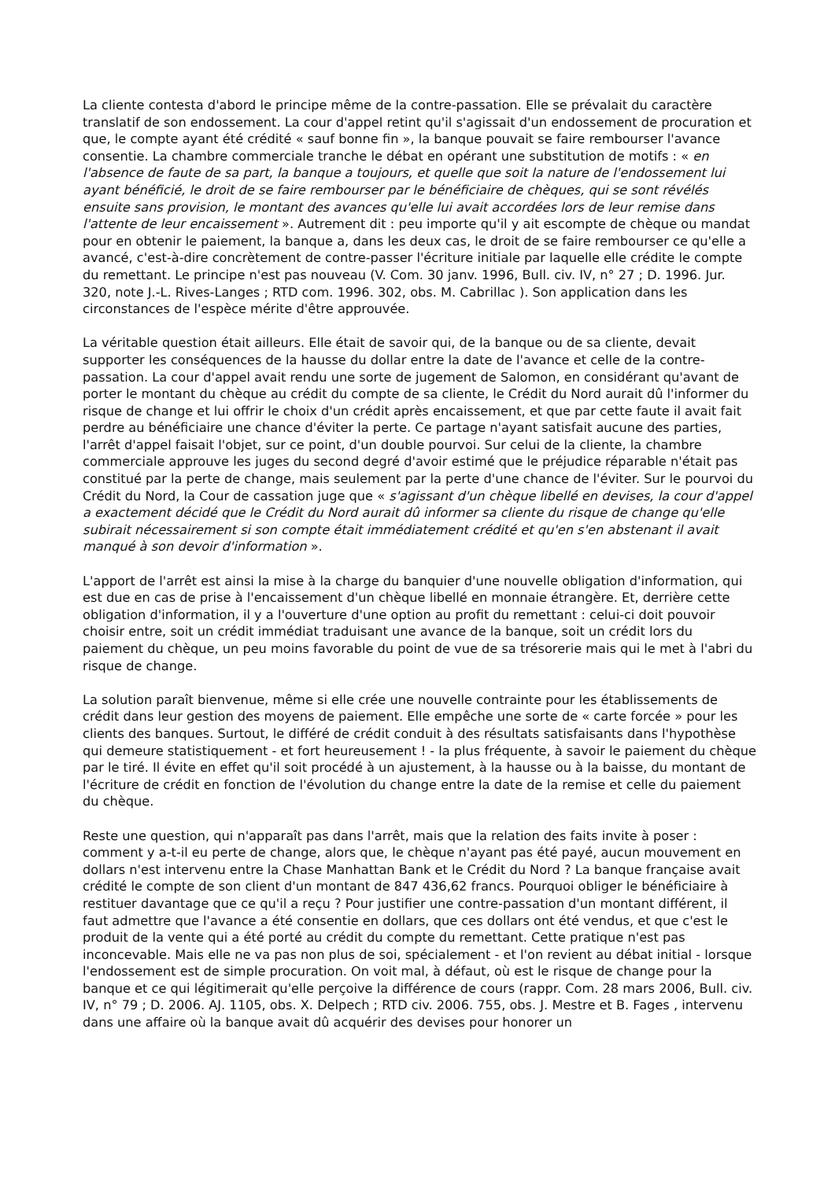La cliente contesta d'abord le principe même de la contre-passation. Elle se prévalait du caractère translatif de son endossement. La cour d'appel retint qu'il s'agissait d'un endossement de procuration et que, le compte ayant été crédité « sauf bonne fin », la banque pouvait se faire rembourser l'avance consentie. La chambre commerciale tranche le débat en opérant une substitution de motifs : « en l'absence de faute de sa part, la banque a toujours, et quelle que soit la nature de l'endossement lui ayant bénéficié, le droit de se faire rembourser par le bénéficiaire de chèques, qui se sont révélés ensuite sans provision, le montant des avances qu'elle lui avait accordées lors de leur remise dans l'attente de leur encaissement ». Autrement dit : peu importe qu'il y ait escompte de chèque ou mandat pour en obtenir le paiement, la banque a, dans les deux cas, le droit de se faire rembourser ce qu'elle a avancé, c'est-à-dire concrètement de contre-passer l'écriture initiale par laquelle elle crédite le compte du remettant. Le principe n'est pas nouveau (V. Com. 30 janv. 1996, Bull. civ. IV, n° 27 ; D. 1996. Jur. 320, note J.-L. Rives-Langes ; RTD com. 1996. 302, obs. M. Cabrillac ). Son application dans les circonstances de l'espèce mérite d'être approuvée.
La véritable question était ailleurs. Elle était de savoir qui, de la banque ou de sa cliente, devait supporter les conséquences de la hausse du dollar entre la date de l'avance et celle de la contre-passation. La cour d'appel avait rendu une sorte de jugement de Salomon, en considérant qu'avant de porter le montant du chèque au crédit du compte de sa cliente, le Crédit du Nord aurait dû l'informer du risque de change et lui offrir le choix d'un crédit après encaissement, et que par cette faute il avait fait perdre au bénéficiaire une chance d'éviter la perte. Ce partage n'ayant satisfait aucune des parties, l'arrêt d'appel faisait l'objet, sur ce point, d'un double pourvoi. Sur celui de la cliente, la chambre commerciale approuve les juges du second degré d'avoir estimé que le préjudice réparable n'était pas constitué par la perte de change, mais seulement par la perte d'une chance de l'éviter. Sur le pourvoi du Crédit du Nord, la Cour de cassation juge que « s'agissant d'un chèque libellé en devises, la cour d'appel a exactement décidé que le Crédit du Nord aurait dû informer sa cliente du risque de change qu'elle subirait nécessairement si son compte était immédiatement crédité et qu'en s'en abstenant il avait manqué à son devoir d'information ».
L'apport de l'arrêt est ainsi la mise à la charge du banquier d'une nouvelle obligation d'information, qui est due en cas de prise à l'encaissement d'un chèque libellé en monnaie étrangère. Et, derrière cette obligation d'information, il y a l'ouverture d'une option au profit du remettant : celui-ci doit pouvoir choisir entre, soit un crédit immédiat traduisant une avance de la banque, soit un crédit lors du paiement du chèque, un peu moins favorable du point de vue de sa trésorerie mais qui le met à l'abri du risque de change.
La solution paraît bienvenue, même si elle crée une nouvelle contrainte pour les établissements de crédit dans leur gestion des moyens de paiement. Elle empêche une sorte de « carte forcée » pour les clients des banques. Surtout, le différé de crédit conduit à des résultats satisfaisants dans l'hypothèse qui demeure statistiquement - et fort heureusement ! - la plus fréquente, à savoir le paiement du chèque par le tiré. Il évite en effet qu'il soit procédé à un ajustement, à la hausse ou à la baisse, du montant de l'écriture de crédit en fonction de l'évolution du change entre la date de la remise et celle du paiement du chèque.
Reste une question, qui n'apparaît pas dans l'arrêt, mais que la relation des faits invite à poser : comment y a-t-il eu perte de change, alors que, le chèque n'ayant pas été payé, aucun mouvement en dollars n'est intervenu entre la Chase Manhattan Bank et le Crédit du Nord ? La banque française avait crédité le compte de son client d'un montant de 847 436,62 francs. Pourquoi obliger le bénéficiaire à restituer davantage que ce qu'il a reçu ? Pour justifier une contre-passation d'un montant différent, il faut admettre que l'avance a été consentie en dollars, que ces dollars ont été vendus, et que c'est le produit de la vente qui a été porté au crédit du compte du remettant. Cette pratique n'est pas inconcevable. Mais elle ne va pas non plus de soi, spécialement - et l'on revient au débat initial - lorsque l'endossement est de simple procuration. On voit mal, à défaut, où est le risque de change pour la banque et ce qui légitimerait qu'elle perçoive la différence de cours (rappr. Com. 28 mars 2006, Bull. civ. IV, n° 79 ; D. 2006. AJ. 1105, obs. X. Delpech ; RTD civ. 2006. 755, obs. J. Mestre et B. Fages , intervenu dans une affaire où la banque avait dû acquérir des devises pour honorer un